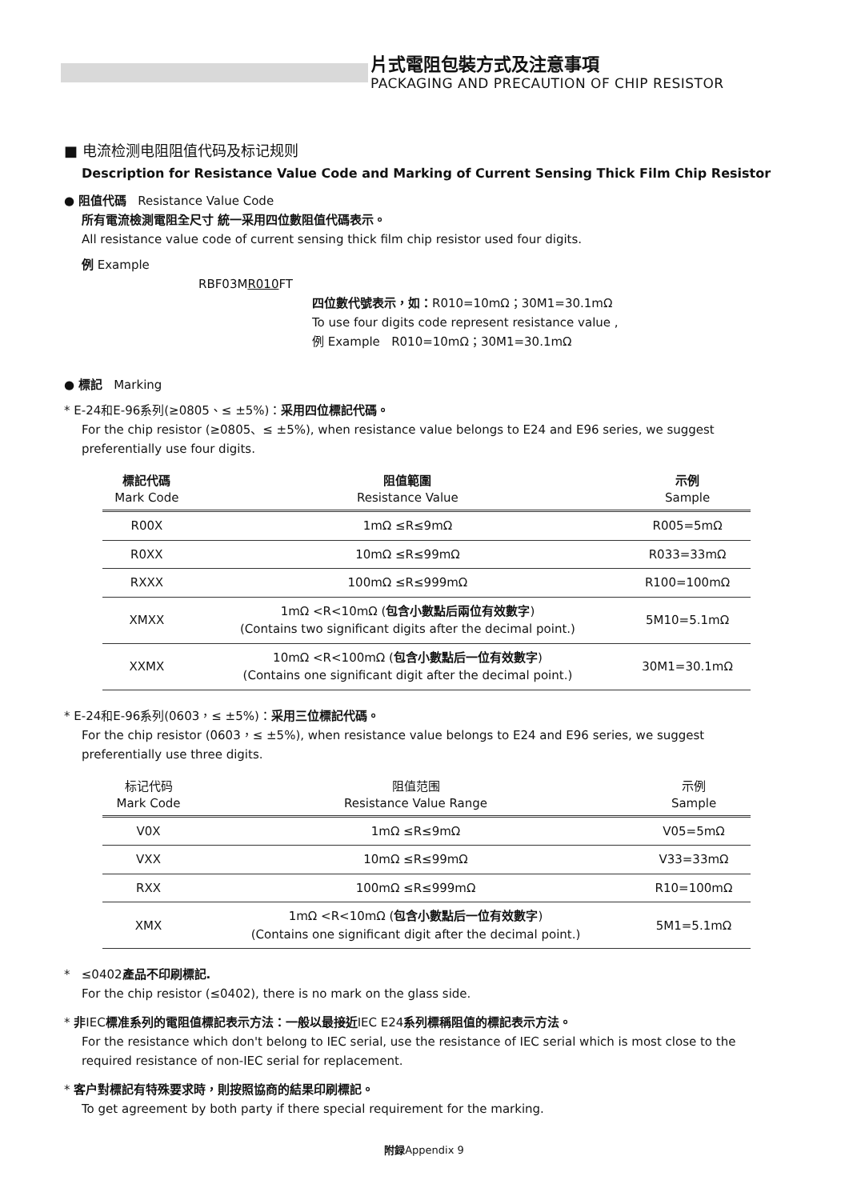片式電阻包裝方式及注意事項
PACKAGING AND PRECAUTION OF CHIP RESISTOR
■ 电流检测电阻阻值代码及标记规则
Description for Resistance Value Code and Marking of Current Sensing Thick Film Chip Resistor
● 阻值代碼 Resistance Value Code
所有電流檢測電阻全尺寸 統一采用四位數阻值代碼表示。
All resistance value code of current sensing thick film chip resistor used four digits.
例 Example
RBF03MR010 FT
四位數代號表示，如：R010=10mΩ；30M1=30.1mΩ
To use four digits code represent resistance value ,
例 Example R010=10mΩ；30M1=30.1mΩ
● 標記 Marking
* E-24和E-96系列(≥0805、≤ ±5%)：采用四位標記代碼。
For the chip resistor (≥0805、≤ ±5%), when resistance value belongs to E24 and E96 series, we suggest preferentially use four digits.
| 標記代碼 Mark Code | 阻值範圍 Resistance Value | 示例 Sample |
| --- | --- | --- |
| R00X | 1mΩ ≤R≤9mΩ | R005=5mΩ |
| R0XX | 10mΩ ≤R≤99mΩ | R033=33mΩ |
| RXXX | 100mΩ ≤R≤999mΩ | R100=100mΩ |
| XMXX | 1mΩ <R<10mΩ ( 包含小數點后兩位有效數字 ) (Contains two significant digits after the decimal point.) | 5M10=5.1mΩ |
| XXMX | 10mΩ <R<100mΩ ( 包含小數點后一位有效數字 ) (Contains one significant digit after the decimal point.) | 30M1=30.1mΩ |
* E-24和E-96系列(0603，≤ ±5%)：采用三位標記代碼。
For the chip resistor (0603，≤ ±5%), when resistance value belongs to E24 and E96 series, we suggest preferentially use three digits.
| 标记代码 Mark Code | 阻值范围 Resistance Value Range | 示例 Sample |
| --- | --- | --- |
| V0X | 1mΩ ≤R≤9mΩ | V05=5mΩ |
| VXX | 10mΩ ≤R≤99mΩ | V33=33mΩ |
| RXX | 100mΩ ≤R≤999mΩ | R10=100mΩ |
| XMX | 1mΩ <R<10mΩ ( 包含小數點后一位有效數字 ) (Contains one significant digit after the decimal point.) | 5M1=5.1mΩ |
* ≤0402產品不印刷標記.
For the chip resistor (≤0402), there is no mark on the glass side.
* 非IEC標准系列的電阻值標記表示方法：一般以最接近IEC E24系列標稱阻值的標記表示方法。
For the resistance which don't belong to IEC serial, use the resistance of IEC serial which is most close to the required resistance of non-IEC serial for replacement.
* 客户對標記有特殊要求時，則按照協商的結果印刷標記。
To get agreement by both party if there special requirement for the marking.
附録Appendix 9